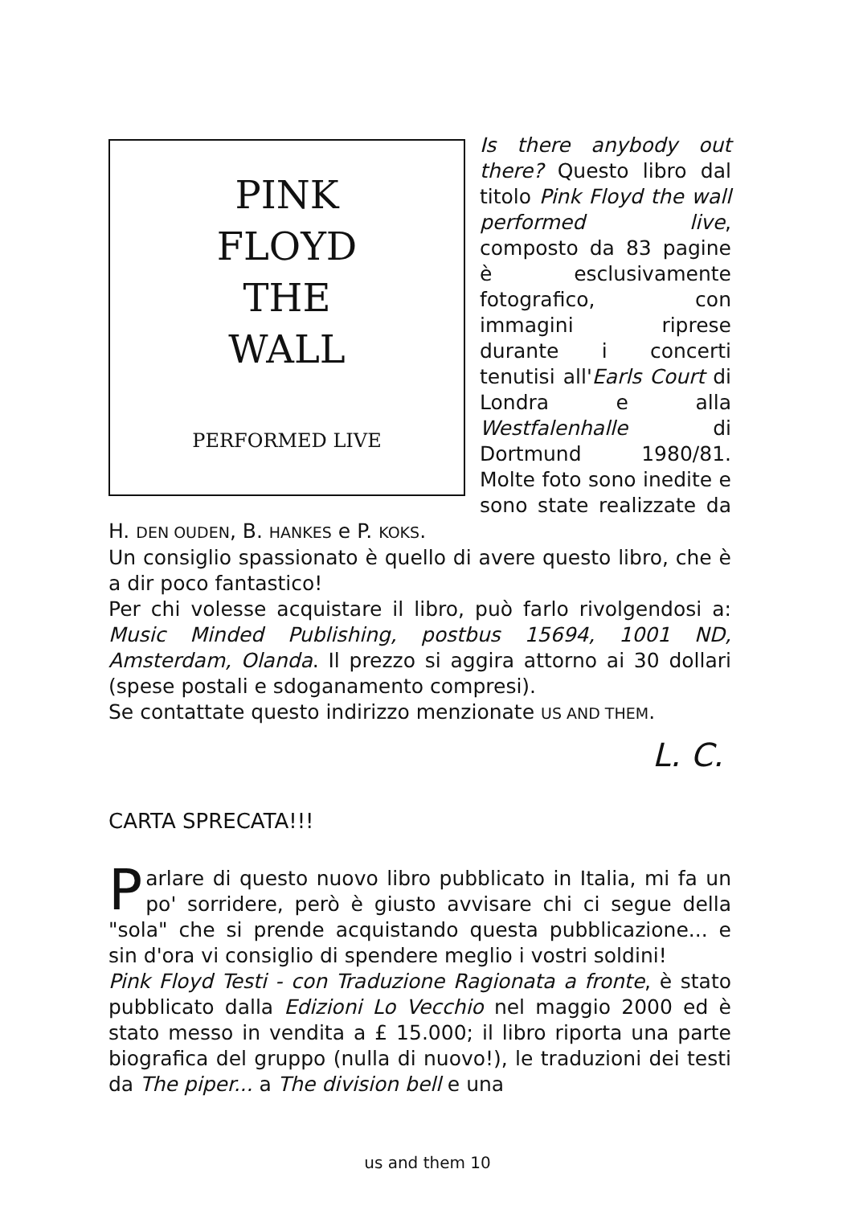PINK
FLOYD
THE
WALL
PERFORMED LIVE
Is there anybody out there? Questo libro dal titolo Pink Floyd the wall performed live, composto da 83 pagine è esclusivamente fotografico, con immagini riprese durante i concerti tenutisi all'Earls Court di Londra e alla Westfalenhalle di Dortmund 1980/81. Molte foto sono inedite e sono state realizzate da H. DEN OUDEN, B. HANKES e P. KOKS.
Un consiglio spassionato è quello di avere questo libro, che è a dir poco fantastico!
Per chi volesse acquistare il libro, può farlo rivolgendosi a: Music Minded Publishing, postbus 15694, 1001 ND, Amsterdam, Olanda. Il prezzo si aggira attorno ai 30 dollari (spese postali e sdoganamento compresi).
Se contattate questo indirizzo menzionate US AND THEM.
L. C.
CARTA SPRECATA!!!
Parlare di questo nuovo libro pubblicato in Italia, mi fa un po' sorridere, però è giusto avvisare chi ci segue della "sola" che si prende acquistando questa pubblicazione... e sin d'ora vi consiglio di spendere meglio i vostri soldini!
Pink Floyd Testi - con Traduzione Ragionata a fronte, è stato pubblicato dalla Edizioni Lo Vecchio nel maggio 2000 ed è stato messo in vendita a £ 15.000; il libro riporta una parte biografica del gruppo (nulla di nuovo!), le traduzioni dei testi da The piper... a The division bell e una
us and them 10